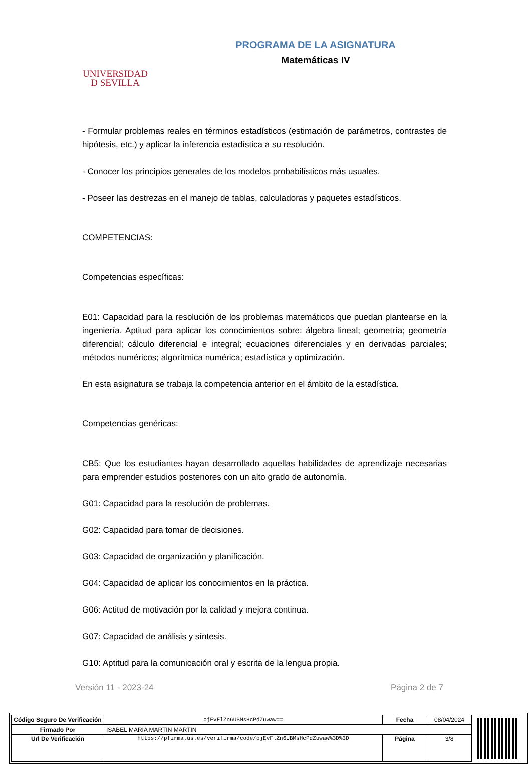UNIVERSIDAD
D SEVILLA
PROGRAMA DE LA ASIGNATURA
Matemáticas IV
- Formular problemas reales en términos estadísticos (estimación de parámetros, contrastes de hipótesis, etc.) y aplicar la inferencia estadística a su resolución.
- Conocer los principios generales de los modelos probabilísticos más usuales.
- Poseer las destrezas en el manejo de tablas, calculadoras y paquetes estadísticos.
COMPETENCIAS:
Competencias específicas:
E01: Capacidad para la resolución de los problemas matemáticos que puedan plantearse en la ingeniería. Aptitud para aplicar los conocimientos sobre: álgebra lineal; geometría; geometría diferencial; cálculo diferencial e integral; ecuaciones diferenciales y en derivadas parciales; métodos numéricos; algorítmica numérica; estadística y optimización.
En esta asignatura se trabaja la competencia anterior en el ámbito de la estadística.
Competencias genéricas:
CB5: Que los estudiantes hayan desarrollado aquellas habilidades de aprendizaje necesarias para emprender estudios posteriores con un alto grado de autonomía.
G01: Capacidad para la resolución de problemas.
G02: Capacidad para tomar de decisiones.
G03: Capacidad de organización y planificación.
G04: Capacidad de aplicar los conocimientos en la práctica.
G06: Actitud de motivación por la calidad y mejora continua.
G07: Capacidad de análisis y síntesis.
G10: Aptitud para la comunicación oral y escrita de la lengua propia.
Versión 11 - 2023-24 Página 2 de 7
| Código Seguro De Verificación | ojEvFlZn6UBMsHcPdZuwaw== | Fecha | 08/04/2024 |
| Firmado Por | ISABEL MARIA MARTIN MARTIN | | |
| Url De Verificación | https://pfirma.us.es/verifirma/code/ojEvFlZn6UBMsHcPdZuwaw%3D%3D | Página | 3/8 |